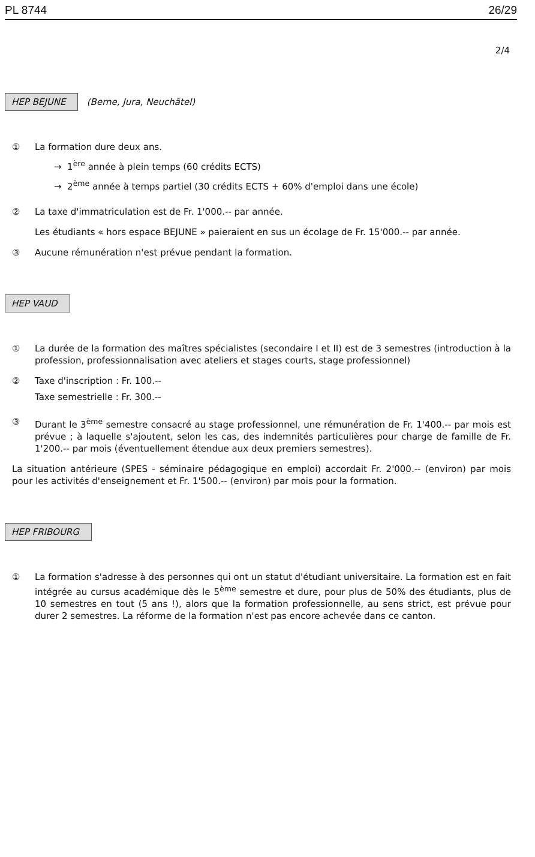PL 8744 26/29
2/4
HEP BEJUNE (Berne, Jura, Neuchâtel)
① La formation dure deux ans.
→ 1<sup>ère</sup> année à plein temps (60 crédits ECTS)
→ 2<sup>ème</sup> année à temps partiel (30 crédits ECTS + 60% d'emploi dans une école)
② La taxe d'immatriculation est de Fr. 1'000.-- par année.
Les étudiants « hors espace BEJUNE » paieraient en sus un écolage de Fr. 15'000.-- par année.
③ Aucune rémunération n'est prévue pendant la formation.
HEP VAUD
① La durée de la formation des maîtres spécialistes (secondaire I et II) est de 3 semestres (introduction à la profession, professionnalisation avec ateliers et stages courts, stage professionnel)
② Taxe d'inscription : Fr. 100.--
Taxe semestrielle : Fr. 300.--
③ Durant le 3<sup>ème</sup> semestre consacré au stage professionnel, une rémunération de Fr. 1'400.-- par mois est prévue ; à laquelle s'ajoutent, selon les cas, des indemnités particulières pour charge de famille de Fr. 1'200.-- par mois (éventuellement étendue aux deux premiers semestres).
La situation antérieure (SPES - séminaire pédagogique en emploi) accordait Fr. 2'000.-- (environ) par mois pour les activités d'enseignement et Fr. 1'500.-- (environ) par mois pour la formation.
HEP FRIBOURG
① La formation s'adresse à des personnes qui ont un statut d'étudiant universitaire. La formation est en fait intégrée au cursus académique dès le 5<sup>ème</sup> semestre et dure, pour plus de 50% des étudiants, plus de 10 semestres en tout (5 ans !), alors que la formation professionnelle, au sens strict, est prévue pour durer 2 semestres. La réforme de la formation n'est pas encore achevée dans ce canton.